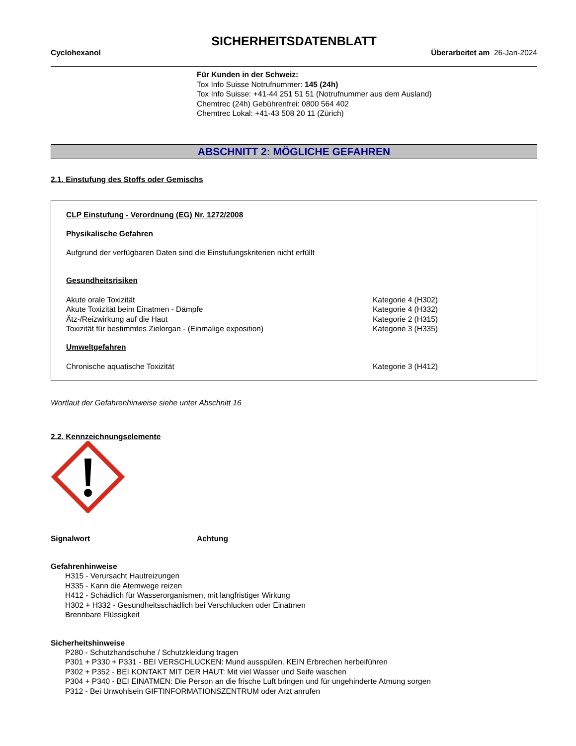SICHERHEITSDATENBLATT
Cyclohexanol Überarbeitet am 26-Jan-2024
Für Kunden in der Schweiz:
Tox Info Suisse Notrufnummer: 145 (24h)
Tox Info Suisse: +41-44 251 51 51 (Notrufnummer aus dem Ausland)
Chemtrec (24h) Gebührenfrei: 0800 564 402
Chemtrec Lokal: +41-43 508 20 11 (Zürich)
ABSCHNITT 2: MÖGLICHE GEFAHREN
2.1. Einstufung des Stoffs oder Gemischs
CLP Einstufung - Verordnung (EG) Nr. 1272/2008
Physikalische Gefahren
Aufgrund der verfügbaren Daten sind die Einstufungskriterien nicht erfüllt
Gesundheitsrisiken
| Akute orale Toxizität | Kategorie 4 (H302) |
| Akute Toxizität beim Einatmen - Dämpfe | Kategorie 4 (H332) |
| Ätz-/Reizwirkung auf die Haut | Kategorie 2 (H315) |
| Toxizität für bestimmtes Zielorgan - (Einmalige exposition) | Kategorie 3 (H335) |
Umweltgefahren
| Chronische aquatische Toxizität | Kategorie 3 (H412) |
Wortlaut der Gefahrenhinweise siehe unter Abschnitt 16
2.2. Kennzeichnungselemente
Signalwort Achtung
Gefahrenhinweise
H315 - Verursacht Hautreizungen
H335 - Kann die Atemwege reizen
H412 - Schädlich für Wasserorganismen, mit langfristiger Wirkung
H302 + H332 - Gesundheitsschädlich bei Verschlucken oder Einatmen
Brennbare Flüssigkeit
Sicherheitshinweise
P280 - Schutzhandschuhe / Schutzkleidung tragen
P301 + P330 + P331 - BEI VERSCHLUCKEN: Mund ausspülen. KEIN Erbrechen herbeiführen
P302 + P352 - BEI KONTAKT MIT DER HAUT: Mit viel Wasser und Seife waschen
P304 + P340 - BEI EINATMEN: Die Person an die frische Luft bringen und für ungehinderte Atmung sorgen
P312 - Bei Unwohlsein GIFTINFORMATIONSZENTRUM oder Arzt anrufen